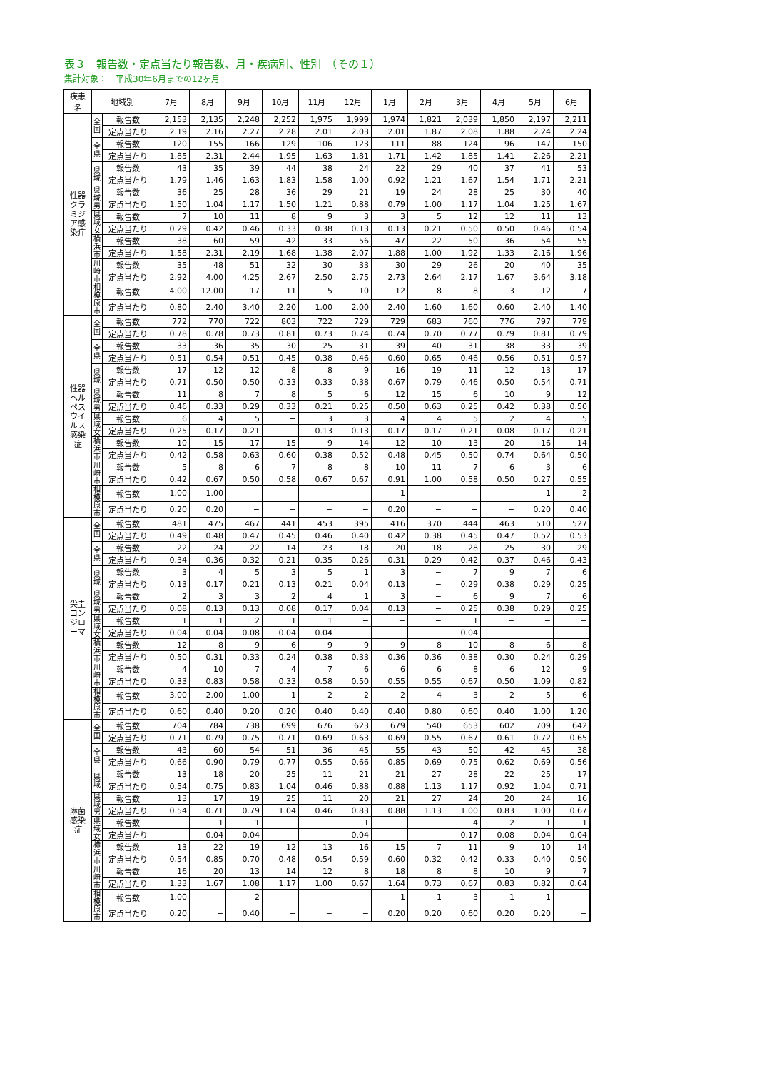表３　報告数・定点当たり報告数、月・疾病別、性別　（その１）
集計対象：　平成30年6月までの12ヶ月
| 疾患名 | 地域別 | | 7月 | 8月 | 9月 | 10月 | 11月 | 12月 | 1月 | 2月 | 3月 | 4月 | 5月 | 6月 |
| --- | --- | --- | --- | --- | --- | --- | --- | --- | --- | --- | --- | --- | --- | --- |
| 性器クラミジア感染症 | 全国 | 報告数 | 2,153 | 2,135 | 2,248 | 2,252 | 1,975 | 1,999 | 1,974 | 1,821 | 2,039 | 1,850 | 2,197 | 2,211 |
| | | 定点当たり | 2.19 | 2.16 | 2.27 | 2.28 | 2.01 | 2.03 | 2.01 | 1.87 | 2.08 | 1.88 | 2.24 | 2.24 |
| | 全県 | 報告数 | 120 | 155 | 166 | 129 | 106 | 123 | 111 | 88 | 124 | 96 | 147 | 150 |
| | | 定点当たり | 1.85 | 2.31 | 2.44 | 1.95 | 1.63 | 1.81 | 1.71 | 1.42 | 1.85 | 1.41 | 2.26 | 2.21 |
| | 県域 | 報告数 | 43 | 35 | 39 | 44 | 38 | 24 | 22 | 29 | 40 | 37 | 41 | 53 |
| | | 定点当たり | 1.79 | 1.46 | 1.63 | 1.83 | 1.58 | 1.00 | 0.92 | 1.21 | 1.67 | 1.54 | 1.71 | 2.21 |
| | 県域男 | 報告数 | 36 | 25 | 28 | 36 | 29 | 21 | 19 | 24 | 28 | 25 | 30 | 40 |
| | | 定点当たり | 1.50 | 1.04 | 1.17 | 1.50 | 1.21 | 0.88 | 0.79 | 1.00 | 1.17 | 1.04 | 1.25 | 1.67 |
| | 県域女 | 報告数 | 7 | 10 | 11 | 8 | 9 | 3 | 3 | 5 | 12 | 12 | 11 | 13 |
| | | 定点当たり | 0.29 | 0.42 | 0.46 | 0.33 | 0.38 | 0.13 | 0.13 | 0.21 | 0.50 | 0.50 | 0.46 | 0.54 |
| | 横浜市 | 報告数 | 38 | 60 | 59 | 42 | 33 | 56 | 47 | 22 | 50 | 36 | 54 | 55 |
| | | 定点当たり | 1.58 | 2.31 | 2.19 | 1.68 | 1.38 | 2.07 | 1.88 | 1.00 | 1.92 | 1.33 | 2.16 | 1.96 |
| | 川崎市 | 報告数 | 35 | 48 | 51 | 32 | 30 | 33 | 30 | 29 | 26 | 20 | 40 | 35 |
| | | 定点当たり | 2.92 | 4.00 | 4.25 | 2.67 | 2.50 | 2.75 | 2.73 | 2.64 | 2.17 | 1.67 | 3.64 | 3.18 |
| | 相模原市 | 報告数 | 4.00 | 12.00 | 17 | 11 | 5 | 10 | 12 | 8 | 8 | 3 | 12 | 7 |
| | | 定点当たり | 0.80 | 2.40 | 3.40 | 2.20 | 1.00 | 2.00 | 2.40 | 1.60 | 1.60 | 0.60 | 2.40 | 1.40 |
| 性器ヘルペスウイルス感染症 | 全国 | 報告数 | 772 | 770 | 722 | 803 | 722 | 729 | 729 | 683 | 760 | 776 | 797 | 779 |
| | | 定点当たり | 0.78 | 0.78 | 0.73 | 0.81 | 0.73 | 0.74 | 0.74 | 0.70 | 0.77 | 0.79 | 0.81 | 0.79 |
| | 全県 | 報告数 | 33 | 36 | 35 | 30 | 25 | 31 | 39 | 40 | 31 | 38 | 33 | 39 |
| | | 定点当たり | 0.51 | 0.54 | 0.51 | 0.45 | 0.38 | 0.46 | 0.60 | 0.65 | 0.46 | 0.56 | 0.51 | 0.57 |
| | 県域 | 報告数 | 17 | 12 | 12 | 8 | 8 | 9 | 16 | 19 | 11 | 12 | 13 | 17 |
| | | 定点当たり | 0.71 | 0.50 | 0.50 | 0.33 | 0.33 | 0.38 | 0.67 | 0.79 | 0.46 | 0.50 | 0.54 | 0.71 |
| | 県域男 | 報告数 | 11 | 8 | 7 | 8 | 5 | 6 | 12 | 15 | 6 | 10 | 9 | 12 |
| | | 定点当たり | 0.46 | 0.33 | 0.29 | 0.33 | 0.21 | 0.25 | 0.50 | 0.63 | 0.25 | 0.42 | 0.38 | 0.50 |
| | 県域女 | 報告数 | 6 | 4 | 5 | − | 3 | 3 | 4 | 4 | 5 | 2 | 4 | 5 |
| | | 定点当たり | 0.25 | 0.17 | 0.21 | − | 0.13 | 0.13 | 0.17 | 0.17 | 0.21 | 0.08 | 0.17 | 0.21 |
| | 横浜市 | 報告数 | 10 | 15 | 17 | 15 | 9 | 14 | 12 | 10 | 13 | 20 | 16 | 14 |
| | | 定点当たり | 0.42 | 0.58 | 0.63 | 0.60 | 0.38 | 0.52 | 0.48 | 0.45 | 0.50 | 0.74 | 0.64 | 0.50 |
| | 川崎市 | 報告数 | 5 | 8 | 6 | 7 | 8 | 8 | 10 | 11 | 7 | 6 | 3 | 6 |
| | | 定点当たり | 0.42 | 0.67 | 0.50 | 0.58 | 0.67 | 0.67 | 0.91 | 1.00 | 0.58 | 0.50 | 0.27 | 0.55 |
| | 相模原市 | 報告数 | 1.00 | 1.00 | − | − | − | − | 1 | − | − | − | 1 | 2 |
| | | 定点当たり | 0.20 | 0.20 | − | − | − | − | 0.20 | − | − | − | 0.20 | 0.40 |
| 尖圭コンジローマ | 全国 | 報告数 | 481 | 475 | 467 | 441 | 453 | 395 | 416 | 370 | 444 | 463 | 510 | 527 |
| | | 定点当たり | 0.49 | 0.48 | 0.47 | 0.45 | 0.46 | 0.40 | 0.42 | 0.38 | 0.45 | 0.47 | 0.52 | 0.53 |
| | 全県 | 報告数 | 22 | 24 | 22 | 14 | 23 | 18 | 20 | 18 | 28 | 25 | 30 | 29 |
| | | 定点当たり | 0.34 | 0.36 | 0.32 | 0.21 | 0.35 | 0.26 | 0.31 | 0.29 | 0.42 | 0.37 | 0.46 | 0.43 |
| | 県域 | 報告数 | 3 | 4 | 5 | 3 | 5 | 1 | 3 | − | 7 | 9 | 7 | 6 |
| | | 定点当たり | 0.13 | 0.17 | 0.21 | 0.13 | 0.21 | 0.04 | 0.13 | − | 0.29 | 0.38 | 0.29 | 0.25 |
| | 県域男 | 報告数 | 2 | 3 | 3 | 2 | 4 | 1 | 3 | − | 6 | 9 | 7 | 6 |
| | | 定点当たり | 0.08 | 0.13 | 0.13 | 0.08 | 0.17 | 0.04 | 0.13 | − | 0.25 | 0.38 | 0.29 | 0.25 |
| | 県域女 | 報告数 | 1 | 1 | 2 | 1 | 1 | − | − | − | 1 | − | − | − |
| | | 定点当たり | 0.04 | 0.04 | 0.08 | 0.04 | 0.04 | − | − | − | 0.04 | − | − | − |
| | 横浜市 | 報告数 | 12 | 8 | 9 | 6 | 9 | 9 | 9 | 8 | 10 | 8 | 6 | 8 |
| | | 定点当たり | 0.50 | 0.31 | 0.33 | 0.24 | 0.38 | 0.33 | 0.36 | 0.36 | 0.38 | 0.30 | 0.24 | 0.29 |
| | 川崎市 | 報告数 | 4 | 10 | 7 | 4 | 7 | 6 | 6 | 6 | 8 | 6 | 12 | 9 |
| | | 定点当たり | 0.33 | 0.83 | 0.58 | 0.33 | 0.58 | 0.50 | 0.55 | 0.55 | 0.67 | 0.50 | 1.09 | 0.82 |
| | 相模原市 | 報告数 | 3.00 | 2.00 | 1.00 | 1 | 2 | 2 | 2 | 4 | 3 | 2 | 5 | 6 |
| | | 定点当たり | 0.60 | 0.40 | 0.20 | 0.20 | 0.40 | 0.40 | 0.40 | 0.80 | 0.60 | 0.40 | 1.00 | 1.20 |
| 淋菌感染症 | 全国 | 報告数 | 704 | 784 | 738 | 699 | 676 | 623 | 679 | 540 | 653 | 602 | 709 | 642 |
| | | 定点当たり | 0.71 | 0.79 | 0.75 | 0.71 | 0.69 | 0.63 | 0.69 | 0.55 | 0.67 | 0.61 | 0.72 | 0.65 |
| | 全県 | 報告数 | 43 | 60 | 54 | 51 | 36 | 45 | 55 | 43 | 50 | 42 | 45 | 38 |
| | | 定点当たり | 0.66 | 0.90 | 0.79 | 0.77 | 0.55 | 0.66 | 0.85 | 0.69 | 0.75 | 0.62 | 0.69 | 0.56 |
| | 県域 | 報告数 | 13 | 18 | 20 | 25 | 11 | 21 | 21 | 27 | 28 | 22 | 25 | 17 |
| | | 定点当たり | 0.54 | 0.75 | 0.83 | 1.04 | 0.46 | 0.88 | 0.88 | 1.13 | 1.17 | 0.92 | 1.04 | 0.71 |
| | 県域男 | 報告数 | 13 | 17 | 19 | 25 | 11 | 20 | 21 | 27 | 24 | 20 | 24 | 16 |
| | | 定点当たり | 0.54 | 0.71 | 0.79 | 1.04 | 0.46 | 0.83 | 0.88 | 1.13 | 1.00 | 0.83 | 1.00 | 0.67 |
| | 県域女 | 報告数 | − | 1 | 1 | − | − | 1 | − | − | 4 | 2 | 1 | 1 |
| | | 定点当たり | − | 0.04 | 0.04 | − | − | 0.04 | − | − | 0.17 | 0.08 | 0.04 | 0.04 |
| | 横浜市 | 報告数 | 13 | 22 | 19 | 12 | 13 | 16 | 15 | 7 | 11 | 9 | 10 | 14 |
| | | 定点当たり | 0.54 | 0.85 | 0.70 | 0.48 | 0.54 | 0.59 | 0.60 | 0.32 | 0.42 | 0.33 | 0.40 | 0.50 |
| | 川崎市 | 報告数 | 16 | 20 | 13 | 14 | 12 | 8 | 18 | 8 | 8 | 10 | 9 | 7 |
| | | 定点当たり | 1.33 | 1.67 | 1.08 | 1.17 | 1.00 | 0.67 | 1.64 | 0.73 | 0.67 | 0.83 | 0.82 | 0.64 |
| | 相模原市 | 報告数 | 1.00 | − | 2 | − | − | − | 1 | 1 | 3 | 1 | 1 | − |
| | | 定点当たり | 0.20 | − | 0.40 | − | − | − | 0.20 | 0.20 | 0.60 | 0.20 | 0.20 | − |